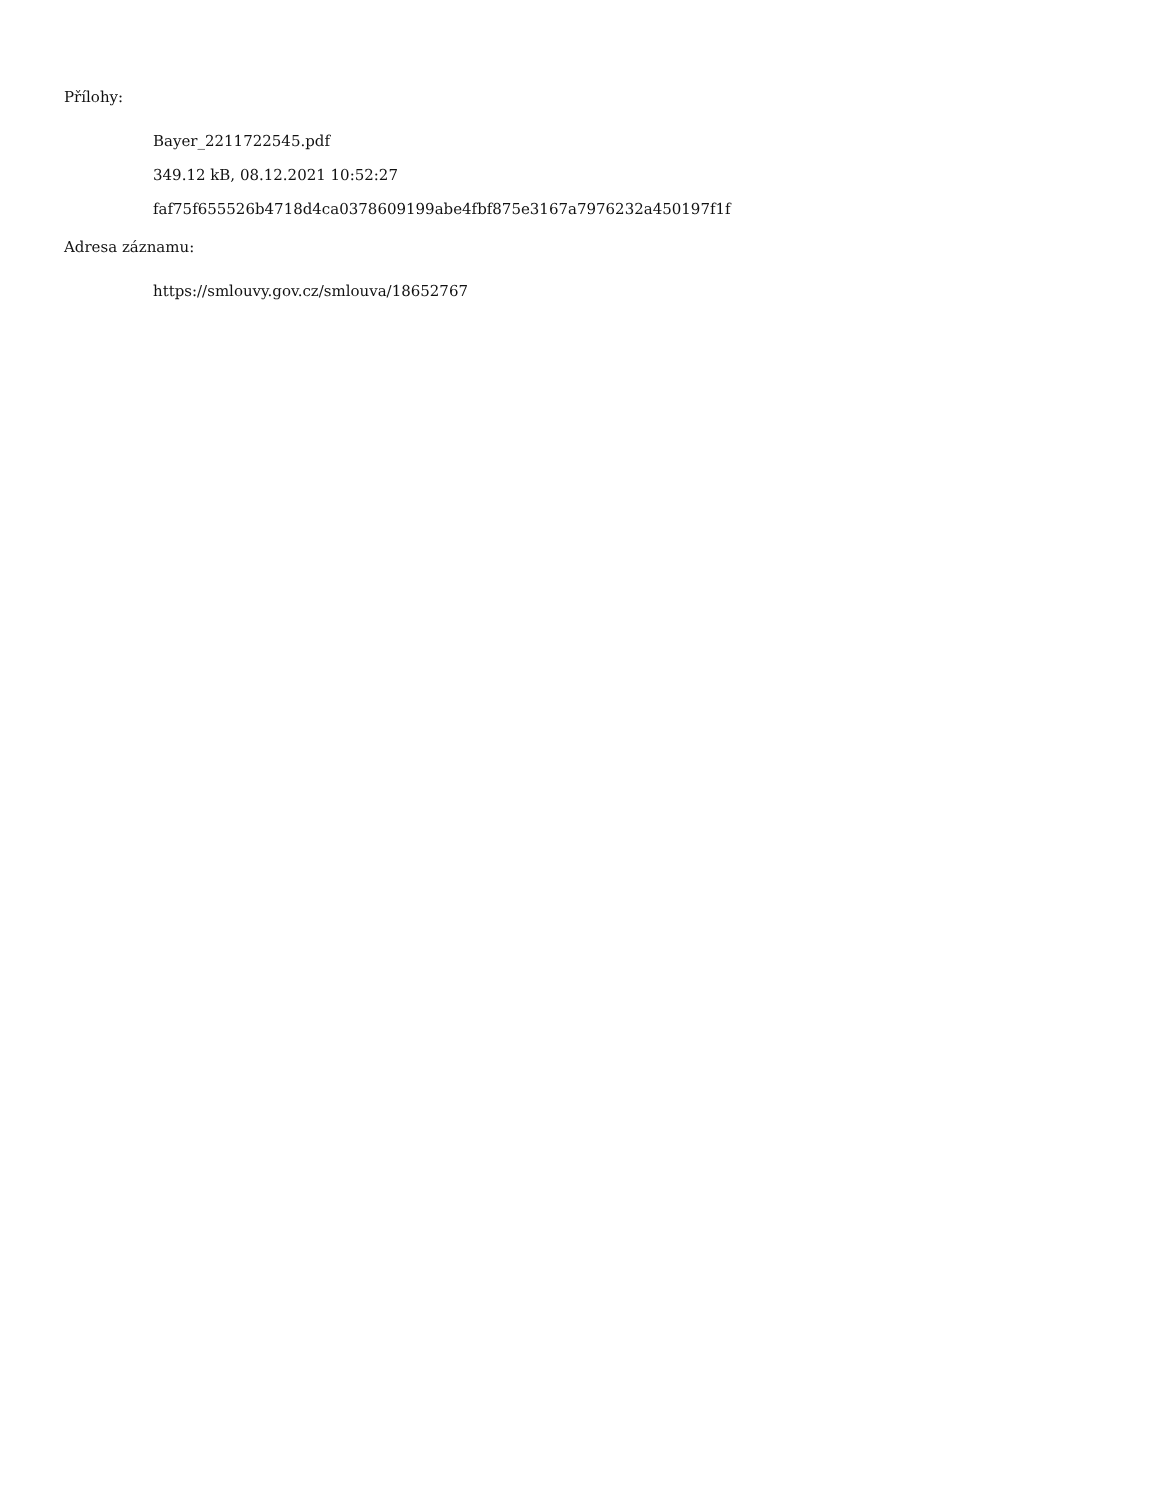Přílohy:
Bayer_2211722545.pdf
349.12 kB, 08.12.2021 10:52:27
faf75f655526b4718d4ca0378609199abe4fbf875e3167a7976232a450197f1f
Adresa záznamu:
https://smlouvy.gov.cz/smlouva/18652767